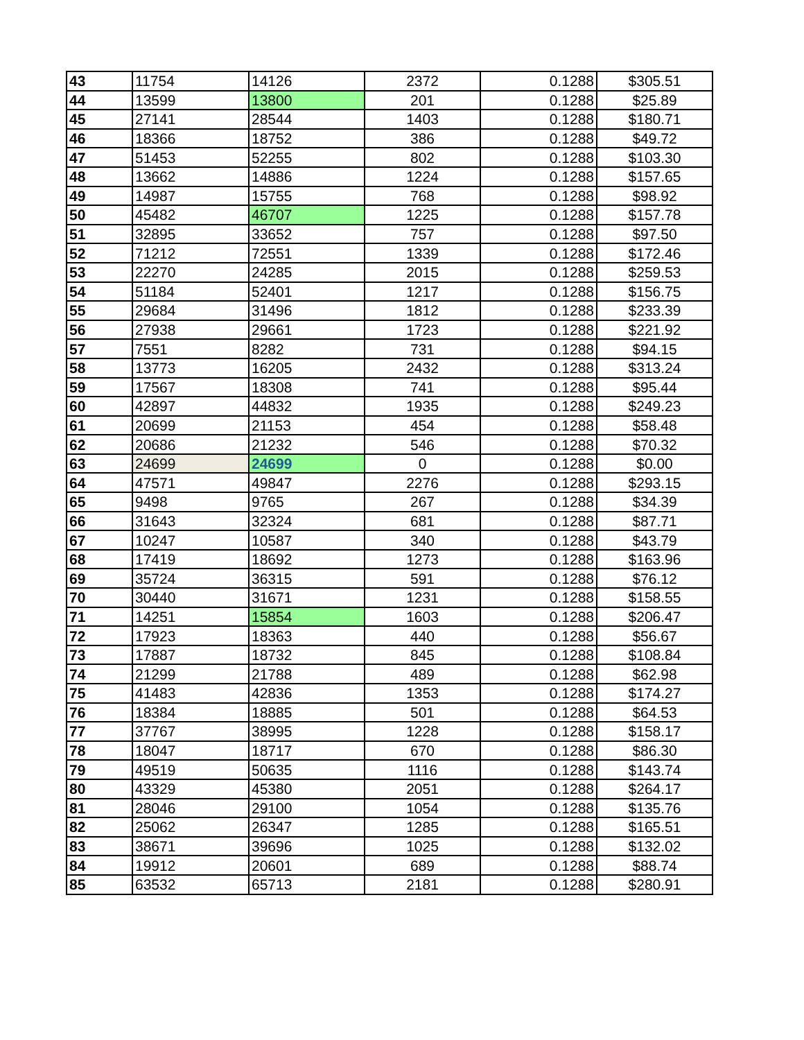| 43 | 11754 | 14126 | 2372 | 0.1288 | $305.51 |
| 44 | 13599 | 13800 | 201 | 0.1288 | $25.89 |
| 45 | 27141 | 28544 | 1403 | 0.1288 | $180.71 |
| 46 | 18366 | 18752 | 386 | 0.1288 | $49.72 |
| 47 | 51453 | 52255 | 802 | 0.1288 | $103.30 |
| 48 | 13662 | 14886 | 1224 | 0.1288 | $157.65 |
| 49 | 14987 | 15755 | 768 | 0.1288 | $98.92 |
| 50 | 45482 | 46707 | 1225 | 0.1288 | $157.78 |
| 51 | 32895 | 33652 | 757 | 0.1288 | $97.50 |
| 52 | 71212 | 72551 | 1339 | 0.1288 | $172.46 |
| 53 | 22270 | 24285 | 2015 | 0.1288 | $259.53 |
| 54 | 51184 | 52401 | 1217 | 0.1288 | $156.75 |
| 55 | 29684 | 31496 | 1812 | 0.1288 | $233.39 |
| 56 | 27938 | 29661 | 1723 | 0.1288 | $221.92 |
| 57 | 7551 | 8282 | 731 | 0.1288 | $94.15 |
| 58 | 13773 | 16205 | 2432 | 0.1288 | $313.24 |
| 59 | 17567 | 18308 | 741 | 0.1288 | $95.44 |
| 60 | 42897 | 44832 | 1935 | 0.1288 | $249.23 |
| 61 | 20699 | 21153 | 454 | 0.1288 | $58.48 |
| 62 | 20686 | 21232 | 546 | 0.1288 | $70.32 |
| 63 | 24699 | 24699 | 0 | 0.1288 | $0.00 |
| 64 | 47571 | 49847 | 2276 | 0.1288 | $293.15 |
| 65 | 9498 | 9765 | 267 | 0.1288 | $34.39 |
| 66 | 31643 | 32324 | 681 | 0.1288 | $87.71 |
| 67 | 10247 | 10587 | 340 | 0.1288 | $43.79 |
| 68 | 17419 | 18692 | 1273 | 0.1288 | $163.96 |
| 69 | 35724 | 36315 | 591 | 0.1288 | $76.12 |
| 70 | 30440 | 31671 | 1231 | 0.1288 | $158.55 |
| 71 | 14251 | 15854 | 1603 | 0.1288 | $206.47 |
| 72 | 17923 | 18363 | 440 | 0.1288 | $56.67 |
| 73 | 17887 | 18732 | 845 | 0.1288 | $108.84 |
| 74 | 21299 | 21788 | 489 | 0.1288 | $62.98 |
| 75 | 41483 | 42836 | 1353 | 0.1288 | $174.27 |
| 76 | 18384 | 18885 | 501 | 0.1288 | $64.53 |
| 77 | 37767 | 38995 | 1228 | 0.1288 | $158.17 |
| 78 | 18047 | 18717 | 670 | 0.1288 | $86.30 |
| 79 | 49519 | 50635 | 1116 | 0.1288 | $143.74 |
| 80 | 43329 | 45380 | 2051 | 0.1288 | $264.17 |
| 81 | 28046 | 29100 | 1054 | 0.1288 | $135.76 |
| 82 | 25062 | 26347 | 1285 | 0.1288 | $165.51 |
| 83 | 38671 | 39696 | 1025 | 0.1288 | $132.02 |
| 84 | 19912 | 20601 | 689 | 0.1288 | $88.74 |
| 85 | 63532 | 65713 | 2181 | 0.1288 | $280.91 |